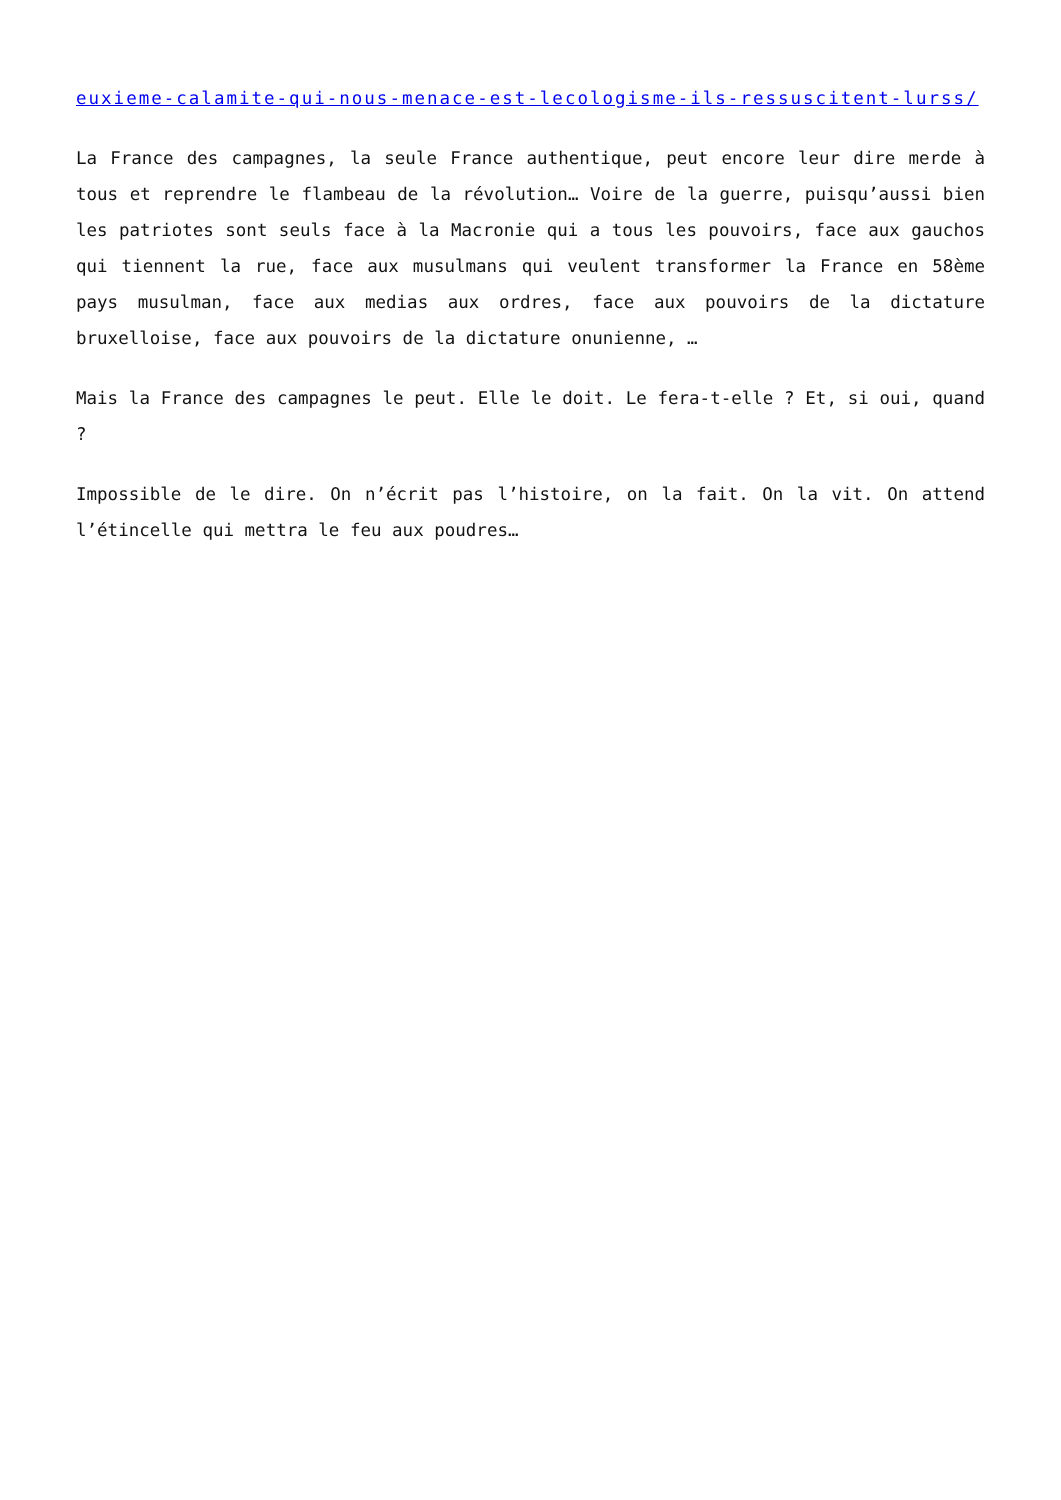euxieme-calamite-qui-nous-menace-est-lecologisme-ils-ressuscitent-lurss/
La France des campagnes, la seule France authentique, peut encore leur dire merde à tous et reprendre le flambeau de la révolution… Voire de la guerre, puisqu’aussi bien les patriotes sont seuls face à la Macronie qui a tous les pouvoirs, face aux gauchos qui tiennent la rue, face aux musulmans qui veulent transformer la France en 58ème pays musulman, face aux medias aux ordres, face aux pouvoirs de la dictature bruxelloise, face aux pouvoirs de la dictature onunienne, …
Mais la France des campagnes le peut. Elle le doit. Le fera-t-elle ? Et, si oui, quand ?
Impossible de le dire. On n’écrit pas l’histoire, on la fait. On la vit. On attend l’étincelle qui mettra le feu aux poudres…